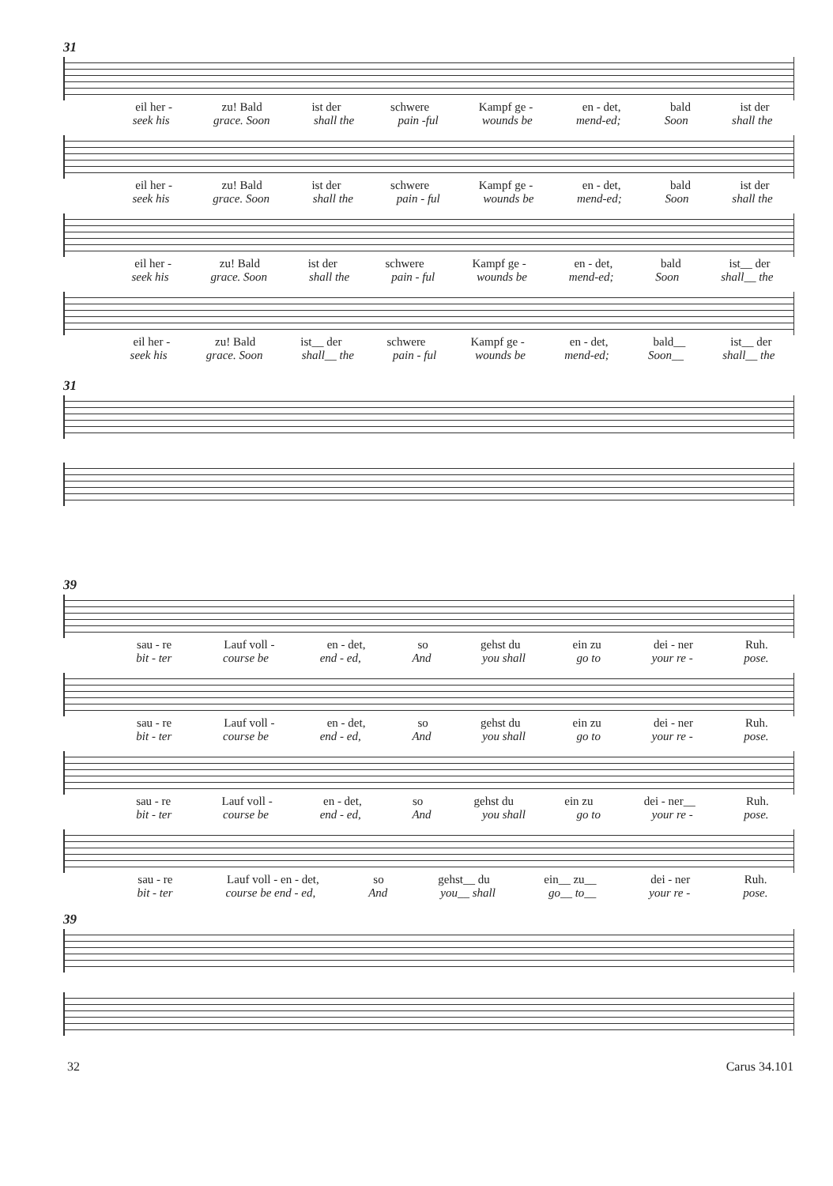31
eil her - zu! Bald ist der schwere Kampf ge - en - det, bald ist der
seek his grace. Soon shall the pain -ful wounds be mend-ed; Soon shall the
eil her - zu! Bald ist der schwere Kampf ge - en - det, bald ist der
seek his grace. Soon shall the pain - ful wounds be mend-ed; Soon shall the
eil her - zu! Bald ist der schwere Kampf ge - en - det, bald ist__ der
seek his grace. Soon shall the pain - ful wounds be mend-ed; Soon shall__ the
eil her - zu! Bald ist__ der schwere Kampf ge - en - det, bald__ ist__ der
seek his grace. Soon shall__ the pain - ful wounds be mend-ed; Soon__ shall__ the
31
39
sau - re Lauf voll - en - det, so gehst du ein zu dei - ner Ruh.
bit - ter course be end - ed, And you shall go to your re - pose.
sau - re Lauf voll - en - det, so gehst du ein zu dei - ner Ruh.
bit - ter course be end - ed, And you shall go to your re - pose.
sau - re Lauf voll - en - det, so gehst du ein zu dei - ner__ Ruh.
bit - ter course be end - ed, And you shall go to your re - pose.
sau - re Lauf voll - en - det, so gehst__ du ein__ zu__ dei - ner Ruh.
bit - ter course be end - ed, And you__ shall go__ to__ your re - pose.
39
32 Carus 34.101